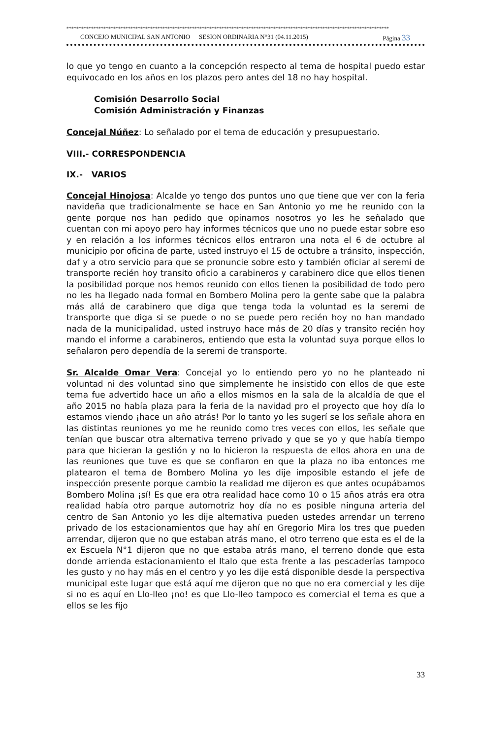***********************************************************************************************************************************
CONCEJO MUNICIPAL SAN ANTONIO SESION ORDINARIA N°31 (04.11.2015) Página 33
lo que yo tengo en cuanto a la concepción respecto al tema de hospital puedo estar equivocado en los años en los plazos pero antes del 18 no hay hospital.
Comisión Desarrollo Social
Comisión Administración y Finanzas
Concejal Núñez: Lo señalado por el tema de educación y presupuestario.
VIII.- CORRESPONDENCIA
IX.- VARIOS
Concejal Hinojosa: Alcalde yo tengo dos puntos uno que tiene que ver con la feria navideña que tradicionalmente se hace en San Antonio yo me he reunido con la gente porque nos han pedido que opinamos nosotros yo les he señalado que cuentan con mi apoyo pero hay informes técnicos que uno no puede estar sobre eso y en relación a los informes técnicos ellos entraron una nota el 6 de octubre al municipio por oficina de parte, usted instruyo el 15 de octubre a tránsito, inspección, daf y a otro servicio para que se pronuncie sobre esto y también oficiar al seremi de transporte recién hoy transito oficio a carabineros y carabinero dice que ellos tienen la posibilidad porque nos hemos reunido con ellos tienen la posibilidad de todo pero no les ha llegado nada formal en Bombero Molina pero la gente sabe que la palabra más allá de carabinero que diga que tenga toda la voluntad es la seremi de transporte que diga si se puede o no se puede pero recién hoy no han mandado nada de la municipalidad, usted instruyo hace más de 20 días y transito recién hoy mando el informe a carabineros, entiendo que esta la voluntad suya porque ellos lo señalaron pero dependía de la seremi de transporte.
Sr. Alcalde Omar Vera: Concejal yo lo entiendo pero yo no he planteado ni voluntad ni des voluntad sino que simplemente he insistido con ellos de que este tema fue advertido hace un año a ellos mismos en la sala de la alcaldía de que el año 2015 no había plaza para la feria de la navidad pro el proyecto que hoy día lo estamos viendo ¡hace un año atrás! Por lo tanto yo les sugerí se los señale ahora en las distintas reuniones yo me he reunido como tres veces con ellos, les señale que tenían que buscar otra alternativa terreno privado y que se yo y que había tiempo para que hicieran la gestión y no lo hicieron la respuesta de ellos ahora en una de las reuniones que tuve es que se confiaron en que la plaza no iba entonces me platearon el tema de Bombero Molina yo les dije imposible estando el jefe de inspección presente porque cambio la realidad me dijeron es que antes ocupábamos Bombero Molina ¡sí! Es que era otra realidad hace como 10 o 15 años atrás era otra realidad había otro parque automotriz hoy día no es posible ninguna arteria del centro de San Antonio yo les dije alternativa pueden ustedes arrendar un terreno privado de los estacionamientos que hay ahí en Gregorio Mira los tres que pueden arrendar, dijeron que no que estaban atrás mano, el otro terreno que esta es el de la ex Escuela N°1 dijeron que no que estaba atrás mano, el terreno donde que esta donde arrienda estacionamiento el Italo que esta frente a las pescaderías tampoco les gusto y no hay más en el centro y yo les dije está disponible desde la perspectiva municipal este lugar que está aquí me dijeron que no que no era comercial y les dije si no es aquí en Llo-lleo ¡no! es que Llo-lleo tampoco es comercial el tema es que a ellos se les fijo
33